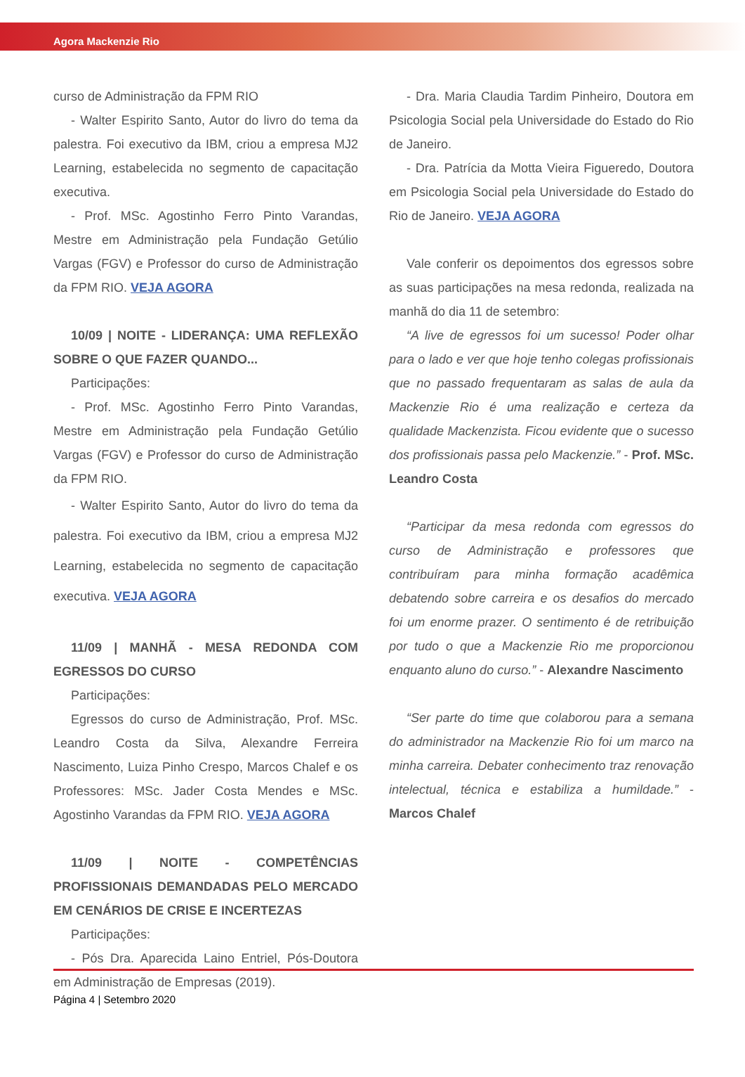Agora Mackenzie Rio
curso de Administração da FPM RIO
- Walter Espirito Santo, Autor do livro do tema da palestra. Foi executivo da IBM, criou a empresa MJ2 Learning, estabelecida no segmento de capacitação executiva.
- Prof. MSc. Agostinho Ferro Pinto Varandas, Mestre em Administração pela Fundação Getúlio Vargas (FGV) e Professor do curso de Administração da FPM RIO. VEJA AGORA
10/09 | NOITE - LIDERANÇA: UMA REFLEXÃO SOBRE O QUE FAZER QUANDO...
Participações:
- Prof. MSc. Agostinho Ferro Pinto Varandas, Mestre em Administração pela Fundação Getúlio Vargas (FGV) e Professor do curso de Administração da FPM RIO.
- Walter Espirito Santo, Autor do livro do tema da palestra. Foi executivo da IBM, criou a empresa MJ2 Learning, estabelecida no segmento de capacitação executiva. VEJA AGORA
11/09 | MANHÃ - MESA REDONDA COM EGRESSOS DO CURSO
Participações:
Egressos do curso de Administração, Prof. MSc. Leandro Costa da Silva, Alexandre Ferreira Nascimento, Luiza Pinho Crespo, Marcos Chalef e os Professores: MSc. Jader Costa Mendes e MSc. Agostinho Varandas da FPM RIO. VEJA AGORA
11/09 | NOITE - COMPETÊNCIAS PROFISSIONAIS DEMANDADAS PELO MERCADO EM CENÁRIOS DE CRISE E INCERTEZAS
Participações:
- Pós Dra. Aparecida Laino Entriel, Pós-Doutora em Administração de Empresas (2019).
- Dra. Maria Claudia Tardim Pinheiro, Doutora em Psicologia Social pela Universidade do Estado do Rio de Janeiro.
- Dra. Patrícia da Motta Vieira Figueredo, Doutora em Psicologia Social pela Universidade do Estado do Rio de Janeiro. VEJA AGORA
Vale conferir os depoimentos dos egressos sobre as suas participações na mesa redonda, realizada na manhã do dia 11 de setembro:
“A live de egressos foi um sucesso! Poder olhar para o lado e ver que hoje tenho colegas profissionais que no passado frequentaram as salas de aula da Mackenzie Rio é uma realização e certeza da qualidade Mackenzista. Ficou evidente que o sucesso dos profissionais passa pelo Mackenzie.” - Prof. MSc. Leandro Costa
“Participar da mesa redonda com egressos do curso de Administração e professores que contribuíram para minha formação acadêmica debatendo sobre carreira e os desafios do mercado foi um enorme prazer. O sentimento é de retribuição por tudo o que a Mackenzie Rio me proporcionou enquanto aluno do curso.” - Alexandre Nascimento
“Ser parte do time que colaborou para a semana do administrador na Mackenzie Rio foi um marco na minha carreira. Debater conhecimento traz renovação intelectual, técnica e estabiliza a humildade.” - Marcos Chalef
Página 4 | Setembro 2020